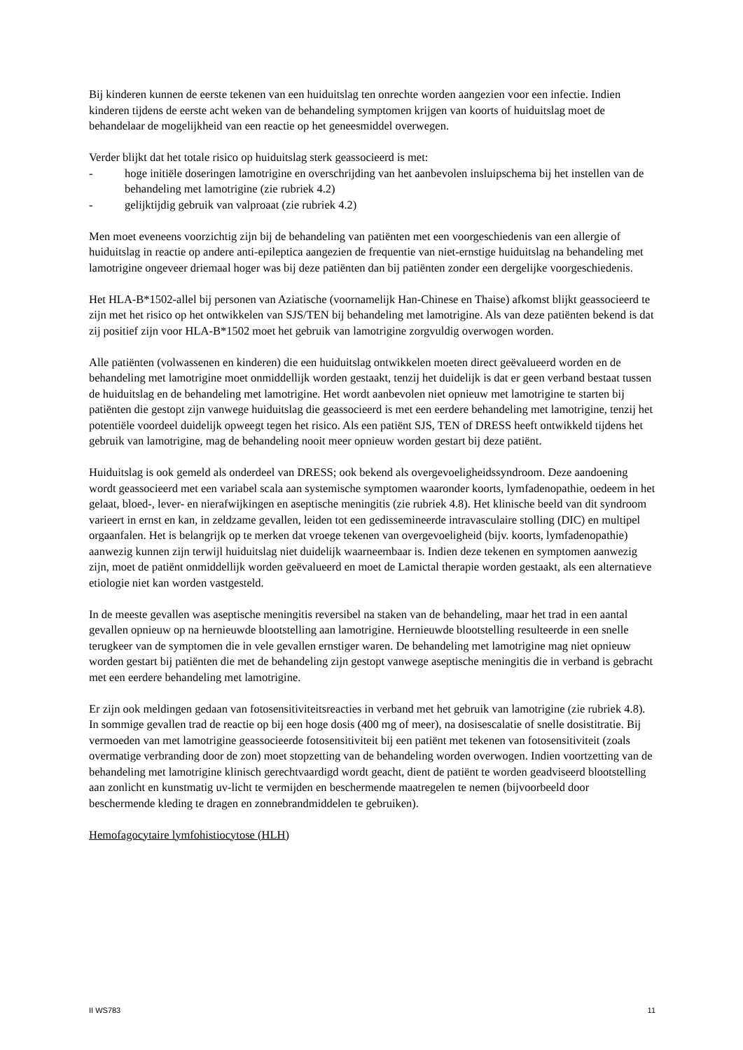Bij kinderen kunnen de eerste tekenen van een huiduitslag ten onrechte worden aangezien voor een infectie. Indien kinderen tijdens de eerste acht weken van de behandeling symptomen krijgen van koorts of huiduitslag moet de behandelaar de mogelijkheid van een reactie op het geneesmiddel overwegen.
Verder blijkt dat het totale risico op huiduitslag sterk geassocieerd is met:
- hoge initiële doseringen lamotrigine en overschrijding van het aanbevolen insluipschema bij het instellen van de behandeling met lamotrigine (zie rubriek 4.2)
- gelijktijdig gebruik van valproaat (zie rubriek 4.2)
Men moet eveneens voorzichtig zijn bij de behandeling van patiënten met een voorgeschiedenis van een allergie of huiduitslag in reactie op andere anti-epileptica aangezien de frequentie van niet-ernstige huiduitslag na behandeling met lamotrigine ongeveer driemaal hoger was bij deze patiënten dan bij patiënten zonder een dergelijke voorgeschiedenis.
Het HLA-B*1502-allel bij personen van Aziatische (voornamelijk Han-Chinese en Thaise) afkomst blijkt geassocieerd te zijn met het risico op het ontwikkelen van SJS/TEN bij behandeling met lamotrigine. Als van deze patiënten bekend is dat zij positief zijn voor HLA-B*1502 moet het gebruik van lamotrigine zorgvuldig overwogen worden.
Alle patiënten (volwassenen en kinderen) die een huiduitslag ontwikkelen moeten direct geëvalueerd worden en de behandeling met lamotrigine moet onmiddellijk worden gestaakt, tenzij het duidelijk is dat er geen verband bestaat tussen de huiduitslag en de behandeling met lamotrigine. Het wordt aanbevolen niet opnieuw met lamotrigine te starten bij patiënten die gestopt zijn vanwege huiduitslag die geassocieerd is met een eerdere behandeling met lamotrigine, tenzij het potentiële voordeel duidelijk opweegt tegen het risico. Als een patiënt SJS, TEN of DRESS heeft ontwikkeld tijdens het gebruik van lamotrigine, mag de behandeling nooit meer opnieuw worden gestart bij deze patiënt.
Huiduitslag is ook gemeld als onderdeel van DRESS; ook bekend als overgevoeligheidssyndroom. Deze aandoening wordt geassocieerd met een variabel scala aan systemische symptomen waaronder koorts, lymfadenopathie, oedeem in het gelaat, bloed-, lever- en nierafwijkingen en aseptische meningitis (zie rubriek 4.8). Het klinische beeld van dit syndroom varieert in ernst en kan, in zeldzame gevallen, leiden tot een gedissemineerde intravasculaire stolling (DIC) en multipel orgaanfalen. Het is belangrijk op te merken dat vroege tekenen van overgevoeligheid (bijv. koorts, lymfadenopathie) aanwezig kunnen zijn terwijl huiduitslag niet duidelijk waarneembaar is. Indien deze tekenen en symptomen aanwezig zijn, moet de patiënt onmiddellijk worden geëvalueerd en moet de Lamictal therapie worden gestaakt, als een alternatieve etiologie niet kan worden vastgesteld.
In de meeste gevallen was aseptische meningitis reversibel na staken van de behandeling, maar het trad in een aantal gevallen opnieuw op na hernieuwde blootstelling aan lamotrigine. Hernieuwde blootstelling resulteerde in een snelle terugkeer van de symptomen die in vele gevallen ernstiger waren. De behandeling met lamotrigine mag niet opnieuw worden gestart bij patiënten die met de behandeling zijn gestopt vanwege aseptische meningitis die in verband is gebracht met een eerdere behandeling met lamotrigine.
Er zijn ook meldingen gedaan van fotosensitiviteitsreacties in verband met het gebruik van lamotrigine (zie rubriek 4.8). In sommige gevallen trad de reactie op bij een hoge dosis (400 mg of meer), na dosisescalatie of snelle dosistitratie. Bij vermoeden van met lamotrigine geassocieerde fotosensitiviteit bij een patiënt met tekenen van fotosensitiviteit (zoals overmatige verbranding door de zon) moet stopzetting van de behandeling worden overwogen. Indien voortzetting van de behandeling met lamotrigine klinisch gerechtvaardigd wordt geacht, dient de patiënt te worden geadviseerd blootstelling aan zonlicht en kunstmatig uv-licht te vermijden en beschermende maatregelen te nemen (bijvoorbeeld door beschermende kleding te dragen en zonnebrandmiddelen te gebruiken).
Hemofagocytaire lymfohistiocytose (HLH)
II WS783 11